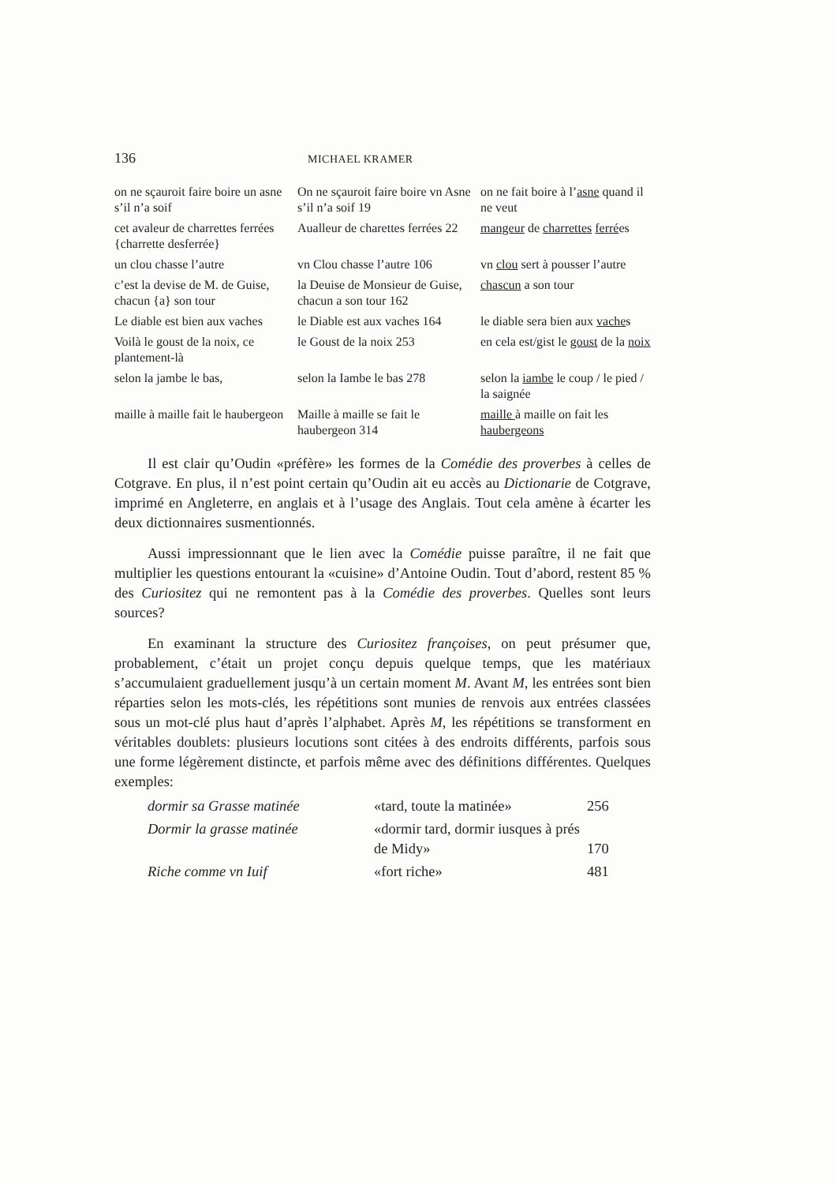136 MICHAEL KRAMER
| on ne sçauroit faire boire un asne s’il n’a soif | On ne sçauroit faire boire vn Asne s’il n’a soif 19 | on ne fait boire à l’ asne quand il ne veut |
| cet avaleur de charrettes ferrées {charrette desferrée} | Aualleur de charettes ferrées 22 | mangeur de charrettes ferré es |
| un clou chasse l’autre | vn Clou chasse l’autre 106 | vn clou sert à pousser l’autre |
| c’est la devise de M. de Guise, chacun {a} son tour | la Deuise de Monsieur de Guise, chacun a son tour 162 | chascun a son tour |
| Le diable est bien aux vaches | le Diable est aux vaches 164 | le diable sera bien aux vache s |
| Voilà le goust de la noix, ce plantement-là | le Goust de la noix 253 | en cela est/gist le goust de la noix |
| selon la jambe le bas, | selon la Iambe le bas 278 | selon la iambe le coup / le pied / la saignée |
| maille à maille fait le haubergeon | Maille à maille se fait le haubergeon 314 | maille à maille on fait les haubergeons |
Il est clair qu’Oudin «préfère» les formes de la Comédie des proverbes à celles de Cotgrave. En plus, il n’est point certain qu’Oudin ait eu accès au Dictionarie de Cotgrave, imprimé en Angleterre, en anglais et à l’usage des Anglais. Tout cela amène à écarter les deux dictionnaires susmentionnés.
Aussi impressionnant que le lien avec la Comédie puisse paraître, il ne fait que multiplier les questions entourant la «cuisine» d’Antoine Oudin. Tout d’abord, restent 85 % des Curiositez qui ne remontent pas à la Comédie des proverbes. Quelles sont leurs sources?
En examinant la structure des Curiositez françoises, on peut présumer que, probablement, c’était un projet conçu depuis quelque temps, que les matériaux s’accumulaient graduellement jusqu’à un certain moment M. Avant M, les entrées sont bien réparties selon les mots-clés, les répétitions sont munies de renvois aux entrées classées sous un mot-clé plus haut d’après l’alphabet. Après M, les répétitions se transforment en véritables doublets: plusieurs locutions sont citées à des endroits différents, parfois sous une forme légèrement distincte, et parfois même avec des définitions différentes. Quelques exemples:
| dormir sa Grasse matinée | «tard, toute la matinée» | 256 |
| Dormir la grasse matinée | «dormir tard, dormir iusques à prés de Midy» | 170 |
| Riche comme vn Iuif | «fort riche» | 481 |